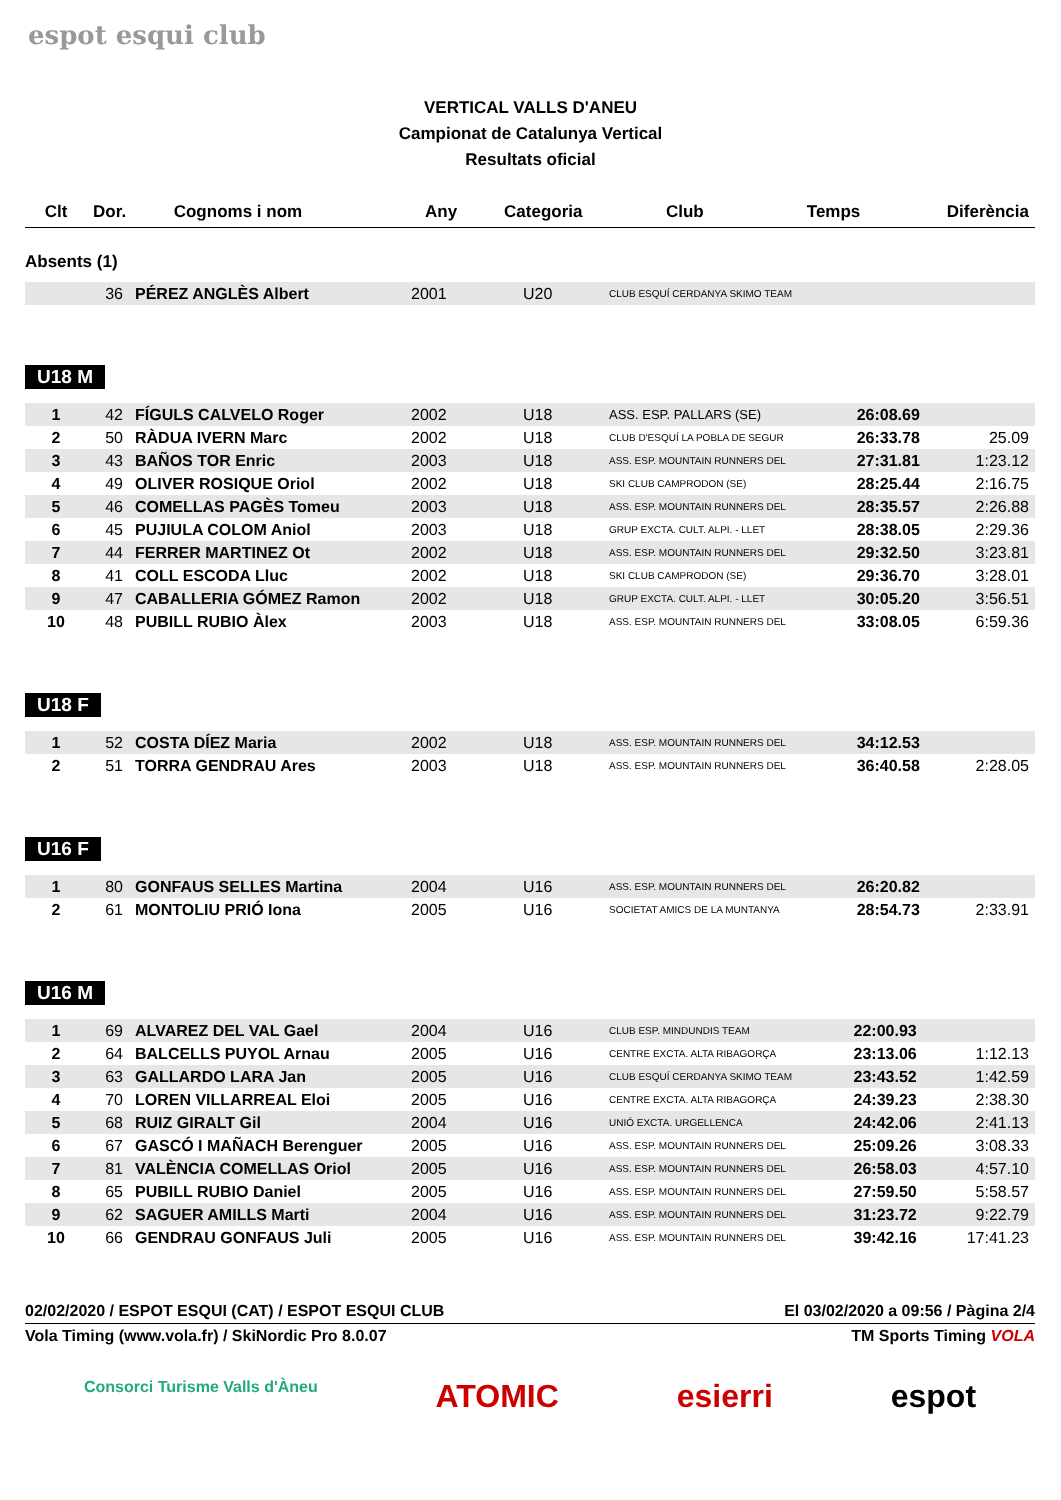espot esqui club
VERTICAL VALLS D'ANEU
Campionat de Catalunya Vertical
Resultats oficial
| Clt | Dor. | Cognoms i nom | Any | Categoria | Club | Temps | Diferència |
| --- | --- | --- | --- | --- | --- | --- | --- |
Absents (1)
| | 36 | PÉREZ ANGLÈS Albert | 2001 | U20 | CLUB ESQUÍ CERDANYA SKIMO TEAM | | |
U18 M
| 1 | 42 | FÍGULS CALVELO Roger | 2002 | U18 | ASS. ESP. PALLARS (SE) | 26:08.69 | |
| 2 | 50 | RÀDUA IVERN Marc | 2002 | U18 | CLUB D'ESQUÍ LA POBLA DE SEGUR | 26:33.78 | 25.09 |
| 3 | 43 | BAÑOS TOR Enric | 2003 | U18 | ASS. ESP. MOUNTAIN RUNNERS DEL | 27:31.81 | 1:23.12 |
| 4 | 49 | OLIVER ROSIQUE Oriol | 2002 | U18 | SKI CLUB CAMPRODON (SE) | 28:25.44 | 2:16.75 |
| 5 | 46 | COMELLAS PAGÈS Tomeu | 2003 | U18 | ASS. ESP. MOUNTAIN RUNNERS DEL | 28:35.57 | 2:26.88 |
| 6 | 45 | PUJIULA COLOM Aniol | 2003 | U18 | GRUP EXCTA. CULT. ALPI. - LLET | 28:38.05 | 2:29.36 |
| 7 | 44 | FERRER MARTINEZ Ot | 2002 | U18 | ASS. ESP. MOUNTAIN RUNNERS DEL | 29:32.50 | 3:23.81 |
| 8 | 41 | COLL ESCODA Lluc | 2002 | U18 | SKI CLUB CAMPRODON (SE) | 29:36.70 | 3:28.01 |
| 9 | 47 | CABALLERIA GÓMEZ Ramon | 2002 | U18 | GRUP EXCTA. CULT. ALPI. - LLET | 30:05.20 | 3:56.51 |
| 10 | 48 | PUBILL RUBIO Àlex | 2003 | U18 | ASS. ESP. MOUNTAIN RUNNERS DEL | 33:08.05 | 6:59.36 |
U18 F
| 1 | 52 | COSTA DÍEZ Maria | 2002 | U18 | ASS. ESP. MOUNTAIN RUNNERS DEL | 34:12.53 | |
| 2 | 51 | TORRA GENDRAU Ares | 2003 | U18 | ASS. ESP. MOUNTAIN RUNNERS DEL | 36:40.58 | 2:28.05 |
U16 F
| 1 | 80 | GONFAUS SELLES Martina | 2004 | U16 | ASS. ESP. MOUNTAIN RUNNERS DEL | 26:20.82 | |
| 2 | 61 | MONTOLIU PRIÓ Iona | 2005 | U16 | SOCIETAT AMICS DE LA MUNTANYA | 28:54.73 | 2:33.91 |
U16 M
| 1 | 69 | ALVAREZ DEL VAL Gael | 2004 | U16 | CLUB ESP. MINDUNDIS TEAM | 22:00.93 | |
| 2 | 64 | BALCELLS PUYOL Arnau | 2005 | U16 | CENTRE EXCTA. ALTA RIBAGORÇA | 23:13.06 | 1:12.13 |
| 3 | 63 | GALLARDO LARA Jan | 2005 | U16 | CLUB ESQUÍ CERDANYA SKIMO TEAM | 23:43.52 | 1:42.59 |
| 4 | 70 | LOREN VILLARREAL Eloi | 2005 | U16 | CENTRE EXCTA. ALTA RIBAGORÇA | 24:39.23 | 2:38.30 |
| 5 | 68 | RUIZ GIRALT Gil | 2004 | U16 | UNIÓ EXCTA. URGELLENCA | 24:42.06 | 2:41.13 |
| 6 | 67 | GASCÓ I MAÑACH Berenguer | 2005 | U16 | ASS. ESP. MOUNTAIN RUNNERS DEL | 25:09.26 | 3:08.33 |
| 7 | 81 | VALÈNCIA COMELLAS Oriol | 2005 | U16 | ASS. ESP. MOUNTAIN RUNNERS DEL | 26:58.03 | 4:57.10 |
| 8 | 65 | PUBILL RUBIO Daniel | 2005 | U16 | ASS. ESP. MOUNTAIN RUNNERS DEL | 27:59.50 | 5:58.57 |
| 9 | 62 | SAGUER AMILLS Marti | 2004 | U16 | ASS. ESP. MOUNTAIN RUNNERS DEL | 31:23.72 | 9:22.79 |
| 10 | 66 | GENDRAU GONFAUS Juli | 2005 | U16 | ASS. ESP. MOUNTAIN RUNNERS DEL | 39:42.16 | 17:41.23 |
02/02/2020 / ESPOT ESQUI (CAT) / ESPOT ESQUI CLUB El 03/02/2020 a 09:56 / Pàgina 2/4
Vola Timing (www.vola.fr) / SkiNordic Pro 8.0.07 TM Sports Timing VOLA
Consorci Turisme Valls d'Àneu ATOMIC esierri espot